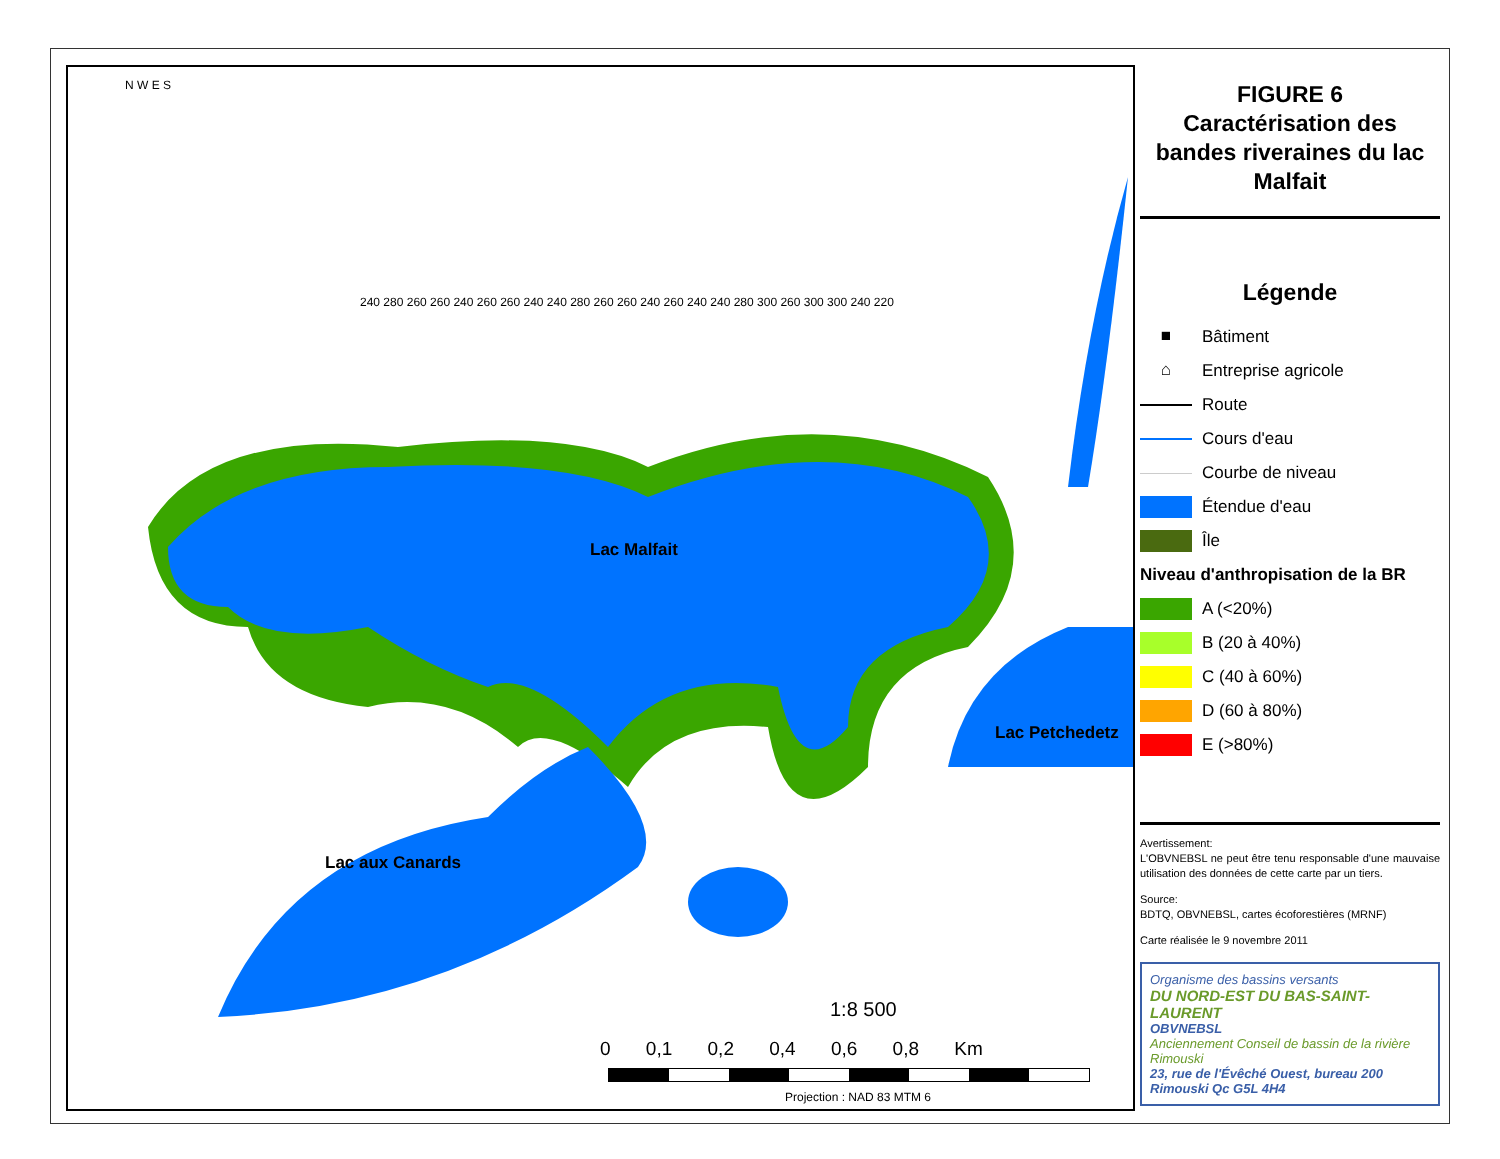Lac Malfait
Lac aux Canards
Lac Petchedetz
N W E S
240 280 260 260 240 260 260 240 240 280 260 260 240 260 240 240 280 300 260 300 300 240 220
1:8 500
0 0,1 0,2 0,4 0,6 0,8 Km
Projection : NAD 83 MTM 6
FIGURE 6
Caractérisation des bandes riveraines du lac Malfait
Légende
■ Bâtiment
⌂ Entreprise agricole
Route
Cours d'eau
Courbe de niveau
Étendue d'eau
Île
Niveau d'anthropisation de la BR
A (<20%)
B (20 à 40%)
C (40 à 60%)
D (60 à 80%)
E (>80%)
Avertissement:
L'OBVNEBSL ne peut être tenu responsable d'une mauvaise utilisation des données de cette carte par un tiers.
Source:
BDTQ, OBVNEBSL, cartes écoforestières (MRNF)
Carte réalisée le 9 novembre 2011
Organisme des bassins versants
DU NORD-EST DU BAS-SAINT-LAURENT
OBVNEBSL
Anciennement Conseil de bassin de la rivière Rimouski
23, rue de l'Évêché Ouest, bureau 200
Rimouski Qc G5L 4H4